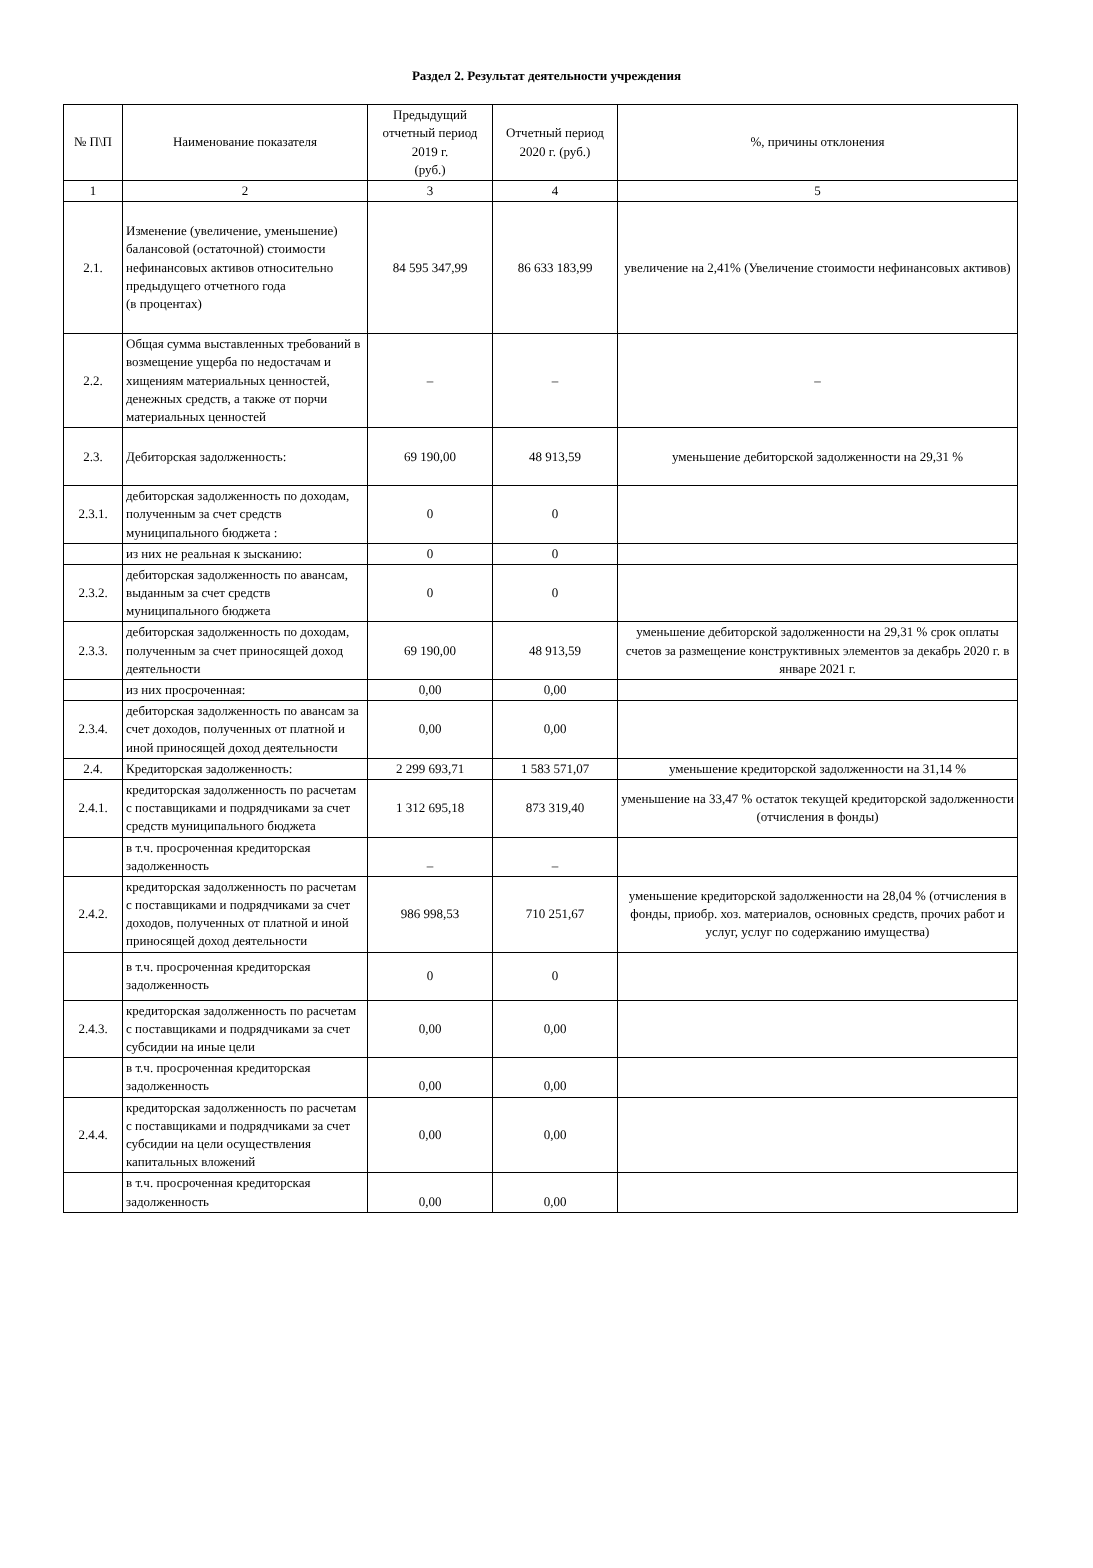Раздел 2. Результат деятельности учреждения
| № П\П | Наименование показателя | Предыдущий отчетный период 2019 г. (руб.) | Отчетный период 2020 г. (руб.) | %, причины отклонения |
| --- | --- | --- | --- | --- |
| 1 | 2 | 3 | 4 | 5 |
| 2.1. | Изменение (увеличение, уменьшение) балансовой (остаточной) стоимости нефинансовых активов относительно предыдущего отчетного года (в процентах) | 84 595 347,99 | 86 633 183,99 | увеличение на 2,41% (Увеличение стоимости нефинансовых активов) |
| 2.2. | Общая сумма выставленных требований в возмещение ущерба по недостачам и хищениям материальных ценностей, денежных средств, а также от порчи материальных ценностей | – | – | – |
| 2.3. | Дебиторская задолженность: | 69 190,00 | 48 913,59 | уменьшение дебиторской задолженности на 29,31 % |
| 2.3.1. | дебиторская задолженность по доходам, полученным за счет средств муниципального бюджета : | 0 | 0 | |
| | из них не реальная к зысканию: | 0 | 0 | |
| 2.3.2. | дебиторская задолженность по авансам, выданным за счет средств муниципального бюджета | 0 | 0 | |
| 2.3.3. | дебиторская задолженность по доходам, полученным за счет приносящей доход деятельности | 69 190,00 | 48 913,59 | уменьшение дебиторской задолженности на 29,31 % срок оплаты счетов за размещение конструктивных элементов за декабрь 2020 г. в январе 2021 г. |
| | из них просроченная: | 0,00 | 0,00 | |
| 2.3.4. | дебиторская задолженность по авансам за счет доходов, полученных от платной и иной приносящей доход деятельности | 0,00 | 0,00 | |
| 2.4. | Кредиторская задолженность: | 2 299 693,71 | 1 583 571,07 | уменьшение кредиторской задолженности на 31,14 % |
| 2.4.1. | кредиторская задолженность по расчетам с поставщиками и подрядчиками за счет средств муниципального бюджета | 1 312 695,18 | 873 319,40 | уменьшение на 33,47 % остаток текущей кредиторской задолженности (отчисления в фонды) |
| | в т.ч. просроченная кредиторская задолженность | – | – | |
| 2.4.2. | кредиторская задолженность по расчетам с поставщиками и подрядчиками за счет доходов, полученных от платной и иной приносящей доход деятельности | 986 998,53 | 710 251,67 | уменьшение кредиторской задолженности на 28,04 % (отчисления в фонды, приобр. хоз. материалов, основных средств, прочих работ и услуг, услуг по содержанию имущества) |
| | в т.ч. просроченная кредиторская задолженность | 0 | 0 | |
| 2.4.3. | кредиторская задолженность по расчетам с поставщиками и подрядчиками за счет субсидии на иные цели | 0,00 | 0,00 | |
| | в т.ч. просроченная кредиторская задолженность | 0,00 | 0,00 | |
| 2.4.4. | кредиторская задолженность по расчетам с поставщиками и подрядчиками за счет субсидии на цели осуществления капитальных вложений | 0,00 | 0,00 | |
| | в т.ч. просроченная кредиторская задолженность | 0,00 | 0,00 | |